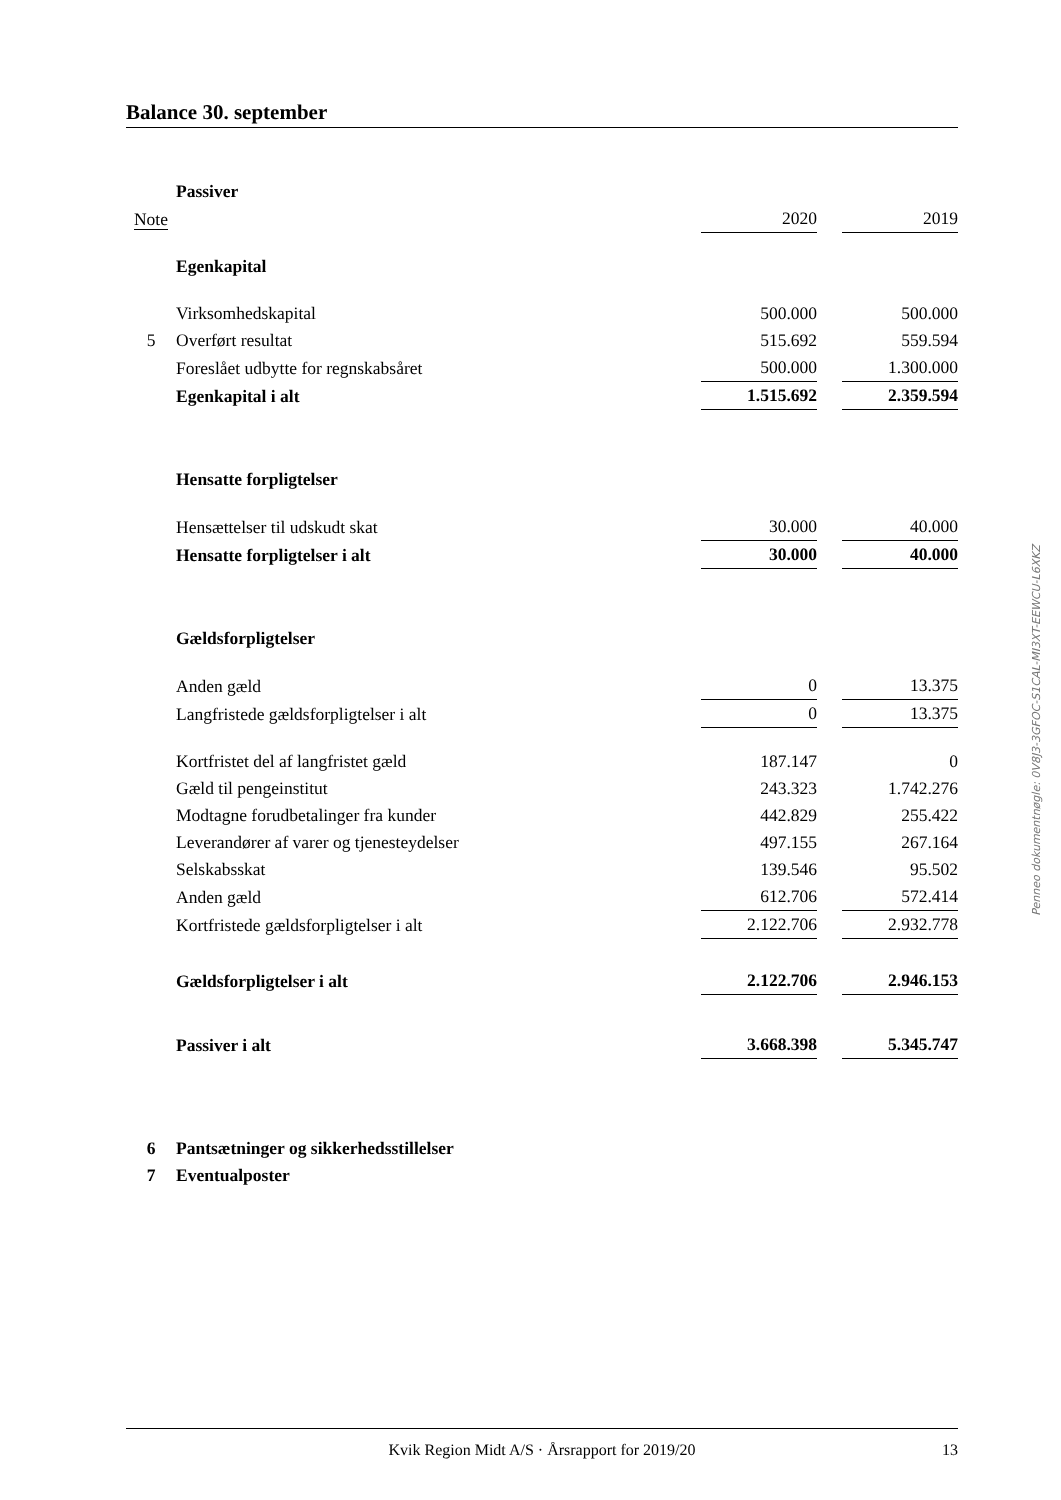Balance 30. september
| | Passiver | | | | |
| Note | | 2020 | | 2019 | |
| | Egenkapital | | | | |
| | Virksomhedskapital | 500.000 | | 500.000 | |
| 5 | Overført resultat | 515.692 | | 559.594 | |
| | Foreslået udbytte for regnskabsåret | 500.000 | | 1.300.000 | |
| | Egenkapital i alt | 1.515.692 | | 2.359.594 | |
| | Hensatte forpligtelser | | | | |
| | Hensættelser til udskudt skat | 30.000 | | 40.000 | |
| | Hensatte forpligtelser i alt | 30.000 | | 40.000 | |
| | Gældsforpligtelser | | | | |
| | Anden gæld | 0 | | 13.375 | |
| | Langfristede gældsforpligtelser i alt | 0 | | 13.375 | |
| | Kortfristet del af langfristet gæld | 187.147 | | 0 | |
| | Gæld til pengeinstitut | 243.323 | | 1.742.276 | |
| | Modtagne forudbetalinger fra kunder | 442.829 | | 255.422 | |
| | Leverandører af varer og tjenesteydelser | 497.155 | | 267.164 | |
| | Selskabsskat | 139.546 | | 95.502 | |
| | Anden gæld | 612.706 | | 572.414 | |
| | Kortfristede gældsforpligtelser i alt | 2.122.706 | | 2.932.778 | |
| | Gældsforpligtelser i alt | 2.122.706 | | 2.946.153 | |
| | Passiver i alt | 3.668.398 | | 5.345.747 | |
| 6 | Pantsætninger og sikkerhedsstillelser | | | | |
| 7 | Eventualposter | | | | |
Penneo dokumentnøgle: 0V8J3-3GFOC-S1CAL-MI3XT-EEWCU-L6XKZ
Kvik Region Midt A/S · Årsrapport for 2019/20 13